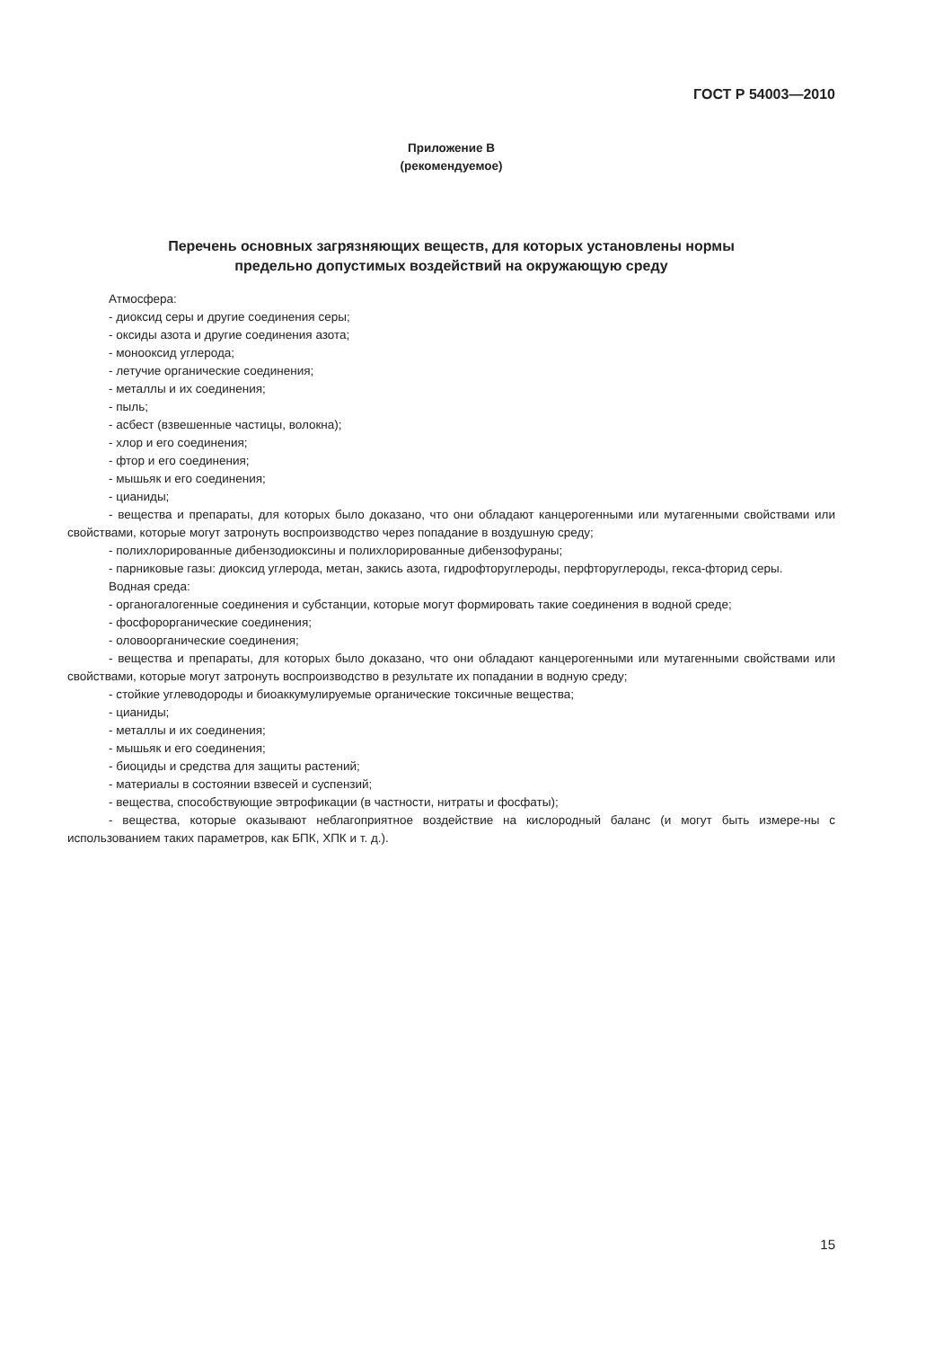ГОСТ Р 54003—2010
Приложение В
(рекомендуемое)
Перечень основных загрязняющих веществ, для которых установлены нормы
предельно допустимых воздействий на окружающую среду
Атмосфера:
- диоксид серы и другие соединения серы;
- оксиды азота и другие соединения азота;
- монооксид углерода;
- летучие органические соединения;
- металлы и их соединения;
- пыль;
- асбест (взвешенные частицы, волокна);
- хлор и его соединения;
- фтор и его соединения;
- мышьяк и его соединения;
- цианиды;
- вещества и препараты, для которых было доказано, что они обладают канцерогенными или мутагенными свойствами или свойствами, которые могут затронуть воспроизводство через попадание в воздушную среду;
- полихлорированные дибензодиоксины и полихлорированные дибензофураны;
- парниковые газы: диоксид углерода, метан, закись азота, гидрофторуглероды, перфторуглероды, гекса-фторид серы.
Водная среда:
- органогалогенные соединения и субстанции, которые могут формировать такие соединения в водной среде;
- фосфорорганические соединения;
- оловоорганические соединения;
- вещества и препараты, для которых было доказано, что они обладают канцерогенными или мутагенными свойствами или свойствами, которые могут затронуть воспроизводство в результате их попадании в водную среду;
- стойкие углеводороды и биоаккумулируемые органические токсичные вещества;
- цианиды;
- металлы и их соединения;
- мышьяк и его соединения;
- биоциды и средства для защиты растений;
- материалы в состоянии взвесей и суспензий;
- вещества, способствующие эвтрофикации (в частности, нитраты и фосфаты);
- вещества, которые оказывают неблагоприятное воздействие на кислородный баланс (и могут быть измере-ны с использованием таких параметров, как БПК, ХПК и т. д.).
15